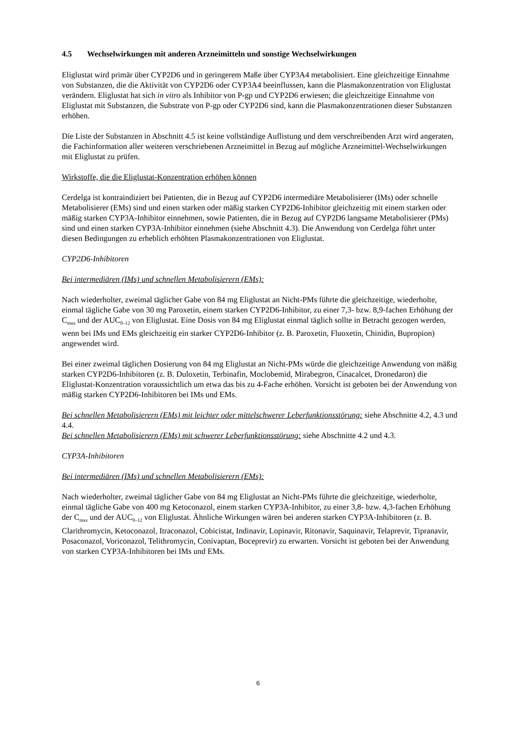4.5 Wechselwirkungen mit anderen Arzneimitteln und sonstige Wechselwirkungen
Eliglustat wird primär über CYP2D6 und in geringerem Maße über CYP3A4 metabolisiert. Eine gleichzeitige Einnahme von Substanzen, die die Aktivität von CYP2D6 oder CYP3A4 beeinflussen, kann die Plasmakonzentration von Eliglustat verändern. Eliglustat hat sich in vitro als Inhibitor von P-gp und CYP2D6 erwiesen; die gleichzeitige Einnahme von Eliglustat mit Substanzen, die Substrate von P-gp oder CYP2D6 sind, kann die Plasmakonzentrationen dieser Substanzen erhöhen.
Die Liste der Substanzen in Abschnitt 4.5 ist keine vollständige Auflistung und dem verschreibenden Arzt wird angeraten, die Fachinformation aller weiteren verschriebenen Arzneimittel in Bezug auf mögliche Arzneimittel-Wechselwirkungen mit Eliglustat zu prüfen.
Wirkstoffe, die die Eliglustat-Konzentration erhöhen können
Cerdelga ist kontraindiziert bei Patienten, die in Bezug auf CYP2D6 intermediäre Metabolisierer (IMs) oder schnelle Metabolisierer (EMs) sind und einen starken oder mäßig starken CYP2D6-Inhibitor gleichzeitig mit einem starken oder mäßig starken CYP3A-Inhibitor einnehmen, sowie Patienten, die in Bezug auf CYP2D6 langsame Metabolisierer (PMs) sind und einen starken CYP3A-Inhibitor einnehmen (siehe Abschnitt 4.3). Die Anwendung von Cerdelga führt unter diesen Bedingungen zu erheblich erhöhten Plasmakonzentrationen von Eliglustat.
CYP2D6-Inhibitoren
Bei intermediären (IMs) und schnellen Metabolisierern (EMs):
Nach wiederholter, zweimal täglicher Gabe von 84 mg Eliglustat an Nicht-PMs führte die gleichzeitige, wiederholte, einmal tägliche Gabe von 30 mg Paroxetin, einem starken CYP2D6-Inhibitor, zu einer 7,3- bzw. 8,9-fachen Erhöhung der C<sub>max</sub> und der AUC<sub>0–12</sub> von Eliglustat. Eine Dosis von 84 mg Eliglustat einmal täglich sollte in Betracht gezogen werden, wenn bei IMs und EMs gleichzeitig ein starker CYP2D6-Inhibitor (z. B. Paroxetin, Fluoxetin, Chinidin, Bupropion) angewendet wird.
Bei einer zweimal täglichen Dosierung von 84 mg Eliglustat an Nicht-PMs würde die gleichzeitige Anwendung von mäßig starken CYP2D6-Inhibitoren (z. B. Duloxetin, Terbinafin, Moclobemid, Mirabegron, Cinacalcet, Dronedaron) die Eliglustat-Konzentration voraussichtlich um etwa das bis zu 4-Fache erhöhen. Vorsicht ist geboten bei der Anwendung von mäßig starken CYP2D6-Inhibitoren bei IMs und EMs.
Bei schnellen Metabolisierern (EMs) mit leichter oder mittelschwerer Leberfunktionsstörung: siehe Abschnitte 4.2, 4.3 und 4.4.
Bei schnellen Metabolisierern (EMs) mit schwerer Leberfunktionsstörung: siehe Abschnitte 4.2 und 4.3.
CYP3A-Inhibitoren
Bei intermediären (IMs) und schnellen Metabolisierern (EMs):
Nach wiederholter, zweimal täglicher Gabe von 84 mg Eliglustat an Nicht-PMs führte die gleichzeitige, wiederholte, einmal tägliche Gabe von 400 mg Ketoconazol, einem starken CYP3A-Inhibitor, zu einer 3,8- bzw. 4,3-fachen Erhöhung der C<sub>max</sub> und der AUC<sub>0–12</sub> von Eliglustat. Ähnliche Wirkungen wären bei anderen starken CYP3A-Inhibitoren (z. B. Clarithromycin, Ketoconazol, Itraconazol, Cobicistat, Indinavir, Lopinavir, Ritonavir, Saquinavir, Telaprevir, Tipranavir, Posaconazol, Voriconazol, Telithromycin, Conivaptan, Boceprevir) zu erwarten. Vorsicht ist geboten bei der Anwendung von starken CYP3A-Inhibitoren bei IMs und EMs.
6